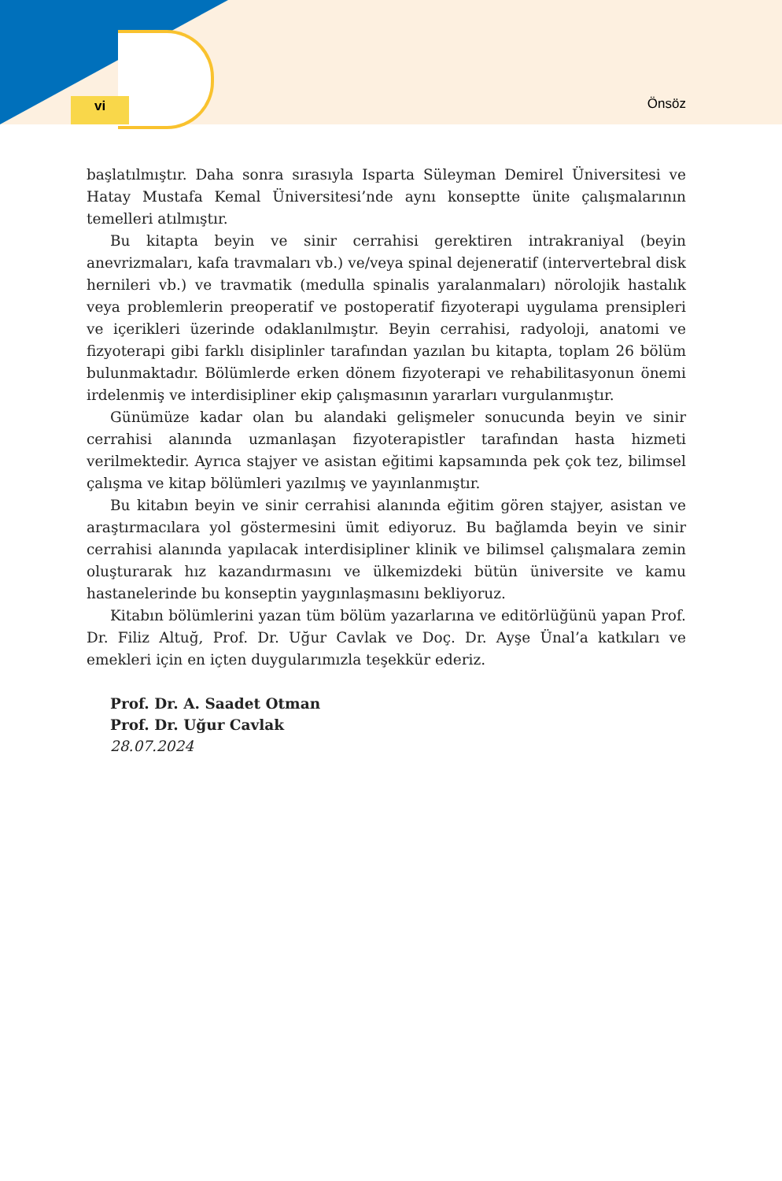vi Önsöz
başlatılmıştır. Daha sonra sırasıyla Isparta Süleyman Demirel Üniversitesi ve Hatay Mustafa Kemal Üniversitesi’nde aynı konseptte ünite çalışmalarının temelleri atılmıştır.
Bu kitapta beyin ve sinir cerrahisi gerektiren intrakraniyal (beyin anevrizmaları, kafa travmaları vb.) ve/veya spinal dejeneratif (intervertebral disk hernileri vb.) ve travmatik (medulla spinalis yaralanmaları) nörolojik hastalık veya problemlerin preoperatif ve postoperatif fizyoterapi uygulama prensipleri ve içerikleri üzerinde odaklanılmıştır. Beyin cerrahisi, radyoloji, anatomi ve fizyoterapi gibi farklı disiplinler tarafından yazılan bu kitapta, toplam 26 bölüm bulunmaktadır. Bölümlerde erken dönem fizyoterapi ve rehabilitasyonun önemi irdelenmiş ve interdisipliner ekip çalışmasının yararları vurgulanmıştır.
Günümüze kadar olan bu alandaki gelişmeler sonucunda beyin ve sinir cerrahisi alanında uzmanlaşan fizyoterapistler tarafından hasta hizmeti verilmektedir. Ayrıca stajyer ve asistan eğitimi kapsamında pek çok tez, bilimsel çalışma ve kitap bölümleri yazılmış ve yayınlanmıştır.
Bu kitabın beyin ve sinir cerrahisi alanında eğitim gören stajyer, asistan ve araştırmacılara yol göstermesini ümit ediyoruz. Bu bağlamda beyin ve sinir cerrahisi alanında yapılacak interdisipliner klinik ve bilimsel çalışmalara zemin oluşturarak hız kazandırmasını ve ülkemizdeki bütün üniversite ve kamu hastanelerinde bu konseptin yaygınlaşmasını bekliyoruz.
Kitabın bölümlerini yazan tüm bölüm yazarlarına ve editörlüğünü yapan Prof. Dr. Filiz Altuğ, Prof. Dr. Uğur Cavlak ve Doç. Dr. Ayşe Ünal’a katkıları ve emekleri için en içten duygularımızla teşekkür ederiz.
Prof. Dr. A. Saadet Otman
Prof. Dr. Uğur Cavlak
28.07.2024